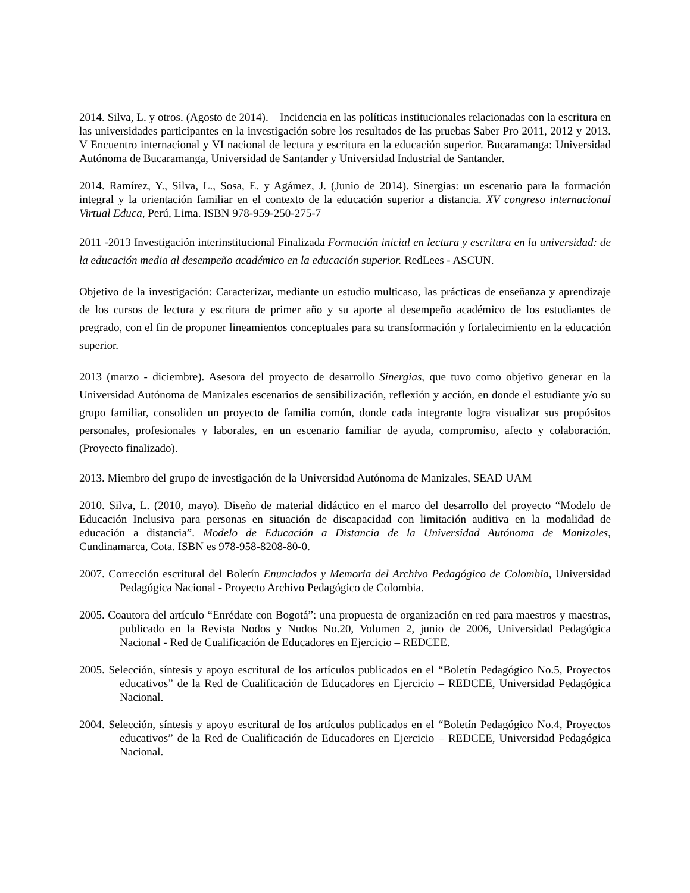2014. Silva, L. y otros. (Agosto de 2014). Incidencia en las políticas institucionales relacionadas con la escritura en las universidades participantes en la investigación sobre los resultados de las pruebas Saber Pro 2011, 2012 y 2013. V Encuentro internacional y VI nacional de lectura y escritura en la educación superior. Bucaramanga: Universidad Autónoma de Bucaramanga, Universidad de Santander y Universidad Industrial de Santander.
2014. Ramírez, Y., Silva, L., Sosa, E. y Agámez, J. (Junio de 2014). Sinergias: un escenario para la formación integral y la orientación familiar en el contexto de la educación superior a distancia. XV congreso internacional Virtual Educa, Perú, Lima. ISBN 978-959-250-275-7
2011 -2013 Investigación interinstitucional Finalizada Formación inicial en lectura y escritura en la universidad: de la educación media al desempeño académico en la educación superior. RedLees - ASCUN.
Objetivo de la investigación: Caracterizar, mediante un estudio multicaso, las prácticas de enseñanza y aprendizaje de los cursos de lectura y escritura de primer año y su aporte al desempeño académico de los estudiantes de pregrado, con el fin de proponer lineamientos conceptuales para su transformación y fortalecimiento en la educación superior.
2013 (marzo - diciembre). Asesora del proyecto de desarrollo Sinergias, que tuvo como objetivo generar en la Universidad Autónoma de Manizales escenarios de sensibilización, reflexión y acción, en donde el estudiante y/o su grupo familiar, consoliden un proyecto de familia común, donde cada integrante logra visualizar sus propósitos personales, profesionales y laborales, en un escenario familiar de ayuda, compromiso, afecto y colaboración. (Proyecto finalizado).
2013. Miembro del grupo de investigación de la Universidad Autónoma de Manizales, SEAD UAM
2010. Silva, L. (2010, mayo). Diseño de material didáctico en el marco del desarrollo del proyecto “Modelo de Educación Inclusiva para personas en situación de discapacidad con limitación auditiva en la modalidad de educación a distancia”. Modelo de Educación a Distancia de la Universidad Autónoma de Manizales, Cundinamarca, Cota. ISBN es 978-958-8208-80-0.
2007. Corrección escritural del Boletín Enunciados y Memoria del Archivo Pedagógico de Colombia, Universidad Pedagógica Nacional - Proyecto Archivo Pedagógico de Colombia.
2005. Coautora del artículo “Enrédate con Bogotá”: una propuesta de organización en red para maestros y maestras, publicado en la Revista Nodos y Nudos No.20, Volumen 2, junio de 2006, Universidad Pedagógica Nacional - Red de Cualificación de Educadores en Ejercicio – REDCEE.
2005. Selección, síntesis y apoyo escritural de los artículos publicados en el “Boletín Pedagógico No.5, Proyectos educativos” de la Red de Cualificación de Educadores en Ejercicio – REDCEE, Universidad Pedagógica Nacional.
2004. Selección, síntesis y apoyo escritural de los artículos publicados en el “Boletín Pedagógico No.4, Proyectos educativos” de la Red de Cualificación de Educadores en Ejercicio – REDCEE, Universidad Pedagógica Nacional.